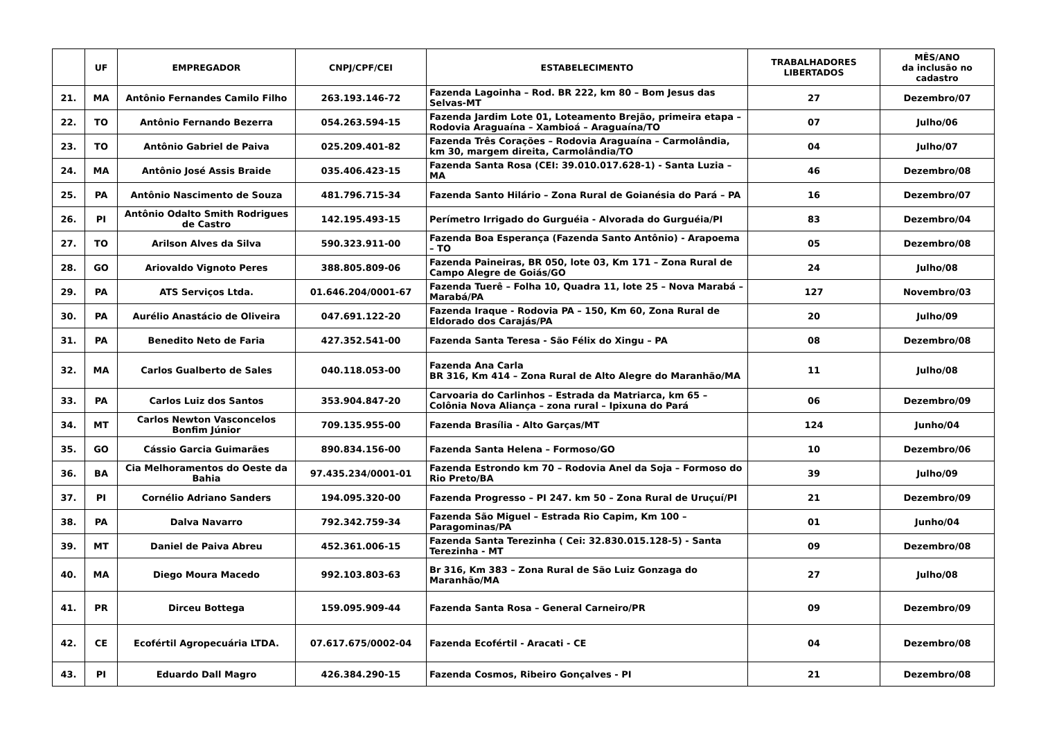| | UF | EMPREGADOR | CNPJ/CPF/CEI | ESTABELECIMENTO | TRABALHADORES LIBERTADOS | MÊS/ANO da inclusão no cadastro |
| --- | --- | --- | --- | --- | --- | --- |
| 21. | MA | Antônio Fernandes Camilo Filho | 263.193.146-72 | Fazenda Lagoinha – Rod. BR 222, km 80 – Bom Jesus das Selvas-MT | 27 | Dezembro/07 |
| 22. | TO | Antônio Fernando Bezerra | 054.263.594-15 | Fazenda Jardim Lote 01, Loteamento Brejão, primeira etapa – Rodovia Araguaína – Xambioá – Araguaína/TO | 07 | Julho/06 |
| 23. | TO | Antônio Gabriel de Paiva | 025.209.401-82 | Fazenda Três Corações – Rodovia Araguaína – Carmolândia, km 30, margem direita, Carmolândia/TO | 04 | Julho/07 |
| 24. | MA | Antônio José Assis Braide | 035.406.423-15 | Fazenda Santa Rosa (CEI: 39.010.017.628-1) - Santa Luzia – MA | 46 | Dezembro/08 |
| 25. | PA | Antônio Nascimento de Souza | 481.796.715-34 | Fazenda Santo Hilário – Zona Rural de Goianésia do Pará – PA | 16 | Dezembro/07 |
| 26. | PI | Antônio Odalto Smith Rodrigues de Castro | 142.195.493-15 | Perímetro Irrigado do Gurguéia - Alvorada do Gurguéia/PI | 83 | Dezembro/04 |
| 27. | TO | Arilson Alves da Silva | 590.323.911-00 | Fazenda Boa Esperança (Fazenda Santo Antônio) - Arapoema – TO | 05 | Dezembro/08 |
| 28. | GO | Ariovaldo Vignoto Peres | 388.805.809-06 | Fazenda Paineiras, BR 050, lote 03, Km 171 – Zona Rural de Campo Alegre de Goiás/GO | 24 | Julho/08 |
| 29. | PA | ATS Serviços Ltda. | 01.646.204/0001-67 | Fazenda Tuerê – Folha 10, Quadra 11, lote 25 – Nova Marabá – Marabá/PA | 127 | Novembro/03 |
| 30. | PA | Aurélio Anastácio de Oliveira | 047.691.122-20 | Fazenda Iraque - Rodovia PA – 150, Km 60, Zona Rural de Eldorado dos Carajás/PA | 20 | Julho/09 |
| 31. | PA | Benedito Neto de Faria | 427.352.541-00 | Fazenda Santa Teresa - São Félix do Xingu – PA | 08 | Dezembro/08 |
| 32. | MA | Carlos Gualberto de Sales | 040.118.053-00 | Fazenda Ana Carla BR 316, Km 414 – Zona Rural de Alto Alegre do Maranhão/MA | 11 | Julho/08 |
| 33. | PA | Carlos Luiz dos Santos | 353.904.847-20 | Carvoaria do Carlinhos – Estrada da Matriarca, km 65 – Colônia Nova Aliança – zona rural – Ipixuna do Pará | 06 | Dezembro/09 |
| 34. | MT | Carlos Newton Vasconcelos Bonfim Júnior | 709.135.955-00 | Fazenda Brasília - Alto Garças/MT | 124 | Junho/04 |
| 35. | GO | Cássio Garcia Guimarães | 890.834.156-00 | Fazenda Santa Helena – Formoso/GO | 10 | Dezembro/06 |
| 36. | BA | Cia Melhoramentos do Oeste da Bahia | 97.435.234/0001-01 | Fazenda Estrondo km 70 – Rodovia Anel da Soja – Formoso do Rio Preto/BA | 39 | Julho/09 |
| 37. | PI | Cornélio Adriano Sanders | 194.095.320-00 | Fazenda Progresso – PI 247. km 50 – Zona Rural de Uruçuí/PI | 21 | Dezembro/09 |
| 38. | PA | Dalva Navarro | 792.342.759-34 | Fazenda São Miguel – Estrada Rio Capim, Km 100 – Paragominas/PA | 01 | Junho/04 |
| 39. | MT | Daniel de Paiva Abreu | 452.361.006-15 | Fazenda Santa Terezinha ( Cei: 32.830.015.128-5) - Santa Terezinha - MT | 09 | Dezembro/08 |
| 40. | MA | Diego Moura Macedo | 992.103.803-63 | Br 316, Km 383 – Zona Rural de São Luiz Gonzaga do Maranhão/MA | 27 | Julho/08 |
| 41. | PR | Dirceu Bottega | 159.095.909-44 | Fazenda Santa Rosa – General Carneiro/PR | 09 | Dezembro/09 |
| 42. | CE | Ecofértil Agropecuária LTDA. | 07.617.675/0002-04 | Fazenda Ecofértil - Aracati - CE | 04 | Dezembro/08 |
| 43. | PI | Eduardo Dall Magro | 426.384.290-15 | Fazenda Cosmos, Ribeiro Gonçalves - PI | 21 | Dezembro/08 |